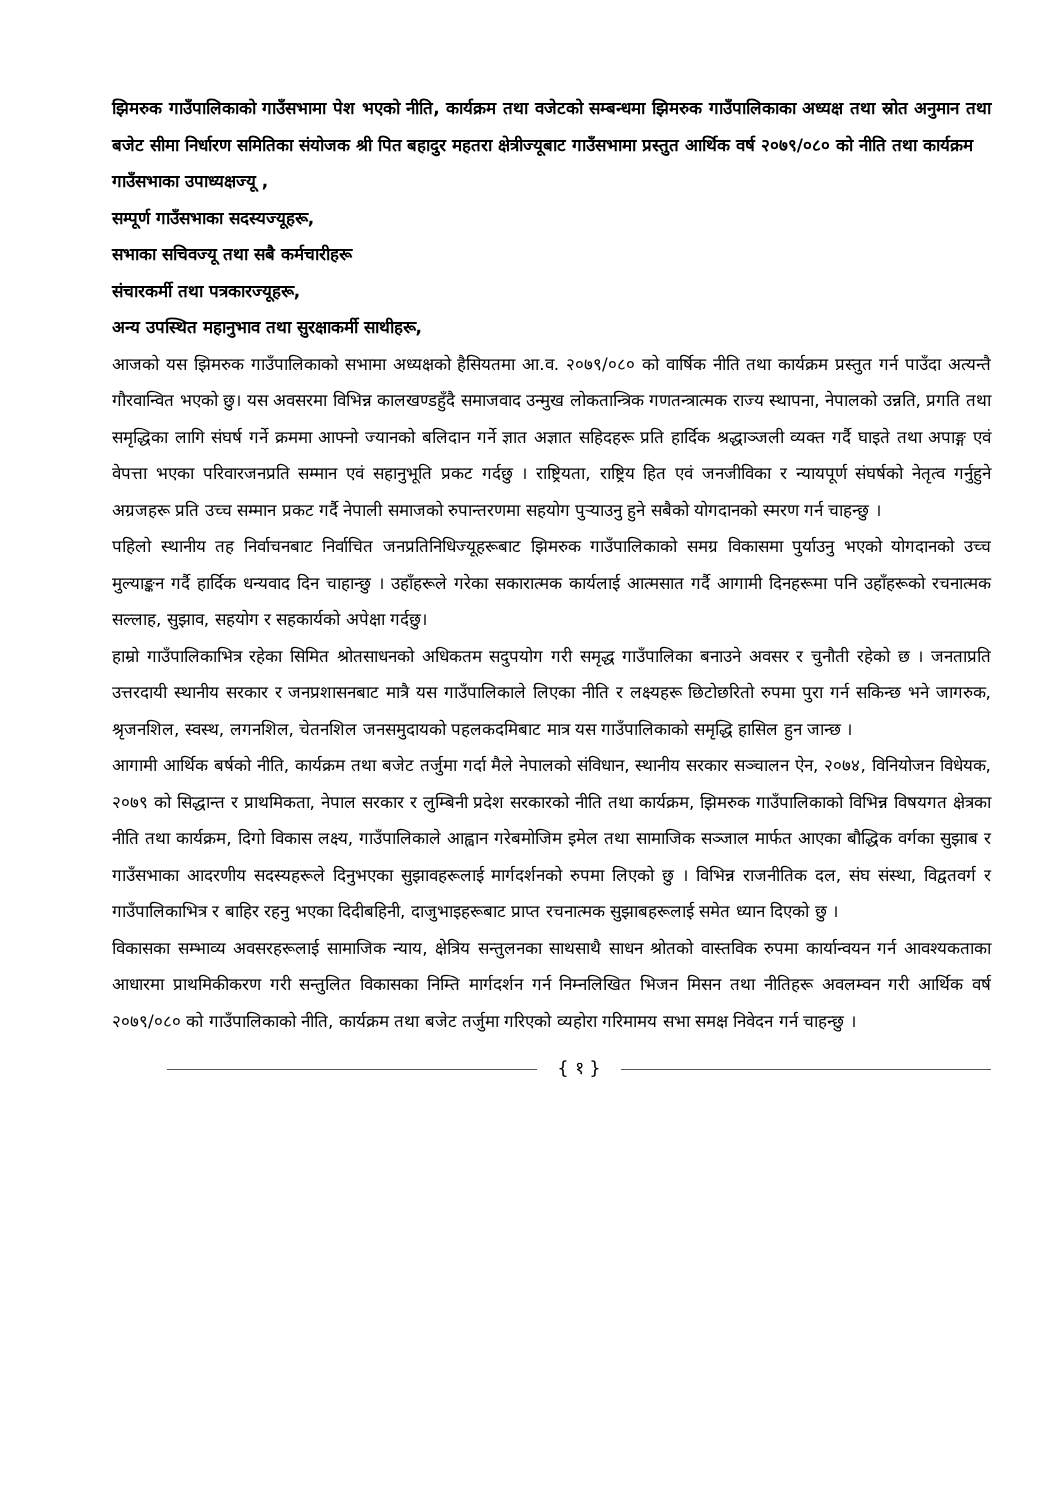झिमरुक गाउँपालिकाको गाउँसभामा पेश भएको नीति, कार्यक्रम तथा वजेटको सम्बन्धमा झिमरुक गाउँपालिकाका अध्यक्ष तथा स्रोत अनुमान तथा बजेट सीमा निर्धारण समितिका संयोजक श्री पित बहादुर महतरा क्षेत्रीज्यूबाट गाउँसभामा प्रस्तुत आर्थिक वर्ष २०७९/०८० को नीति तथा कार्यक्रम
गाउँसभाका उपाध्यक्षज्यू ,
सम्पूर्ण गाउँसभाका सदस्यज्यूहरू,
सभाका सचिवज्यू तथा सबै कर्मचारीहरू
संचारकर्मी तथा पत्रकारज्यूहरू,
अन्य उपस्थित महानुभाव तथा सुरक्षाकर्मी साथीहरू,
आजको यस झिमरुक गाउँपालिकाको सभामा अध्यक्षको हैसियतमा आ.व. २०७९/०८० को वार्षिक नीति तथा कार्यक्रम प्रस्तुत गर्न पाउँदा अत्यन्तै गौरवान्वित भएको छु। यस अवसरमा विभिन्न कालखण्डहुँदै समाजवाद उन्मुख लोकतान्त्रिक गणतन्त्रात्मक राज्य स्थापना, नेपालको उन्नति, प्रगति तथा समृद्धिका लागि संघर्ष गर्ने क्रममा आफ्नो ज्यानको बलिदान गर्ने ज्ञात अज्ञात सहिदहरू प्रति हार्दिक श्रद्धाञ्जली व्यक्त गर्दै घाइते तथा अपाङ्ग एवं वेपत्ता भएका परिवारजनप्रति सम्मान एवं सहानुभूति प्रकट गर्दछु । राष्ट्रियता, राष्ट्रिय हित एवं जनजीविका र न्यायपूर्ण संघर्षको नेतृत्व गर्नुहुने अग्रजहरू प्रति उच्च सम्मान प्रकट गर्दै नेपाली समाजको रुपान्तरणमा सहयोग पुऱ्याउनु हुने सबैको योगदानको स्मरण गर्न चाहन्छु ।
पहिलो स्थानीय तह निर्वाचनबाट निर्वाचित जनप्रतिनिधिज्यूहरूबाट झिमरुक गाउँपालिकाको समग्र विकासमा पुर्याउनु भएको योगदानको उच्च मुल्याङ्कन गर्दै हार्दिक धन्यवाद दिन चाहान्छु । उहाँहरूले गरेका सकारात्मक कार्यलाई आत्मसात गर्दै आगामी दिनहरूमा पनि उहाँहरूको रचनात्मक सल्लाह, सुझाव, सहयोग र सहकार्यको अपेक्षा गर्दछु।
हाम्रो गाउँपालिकाभित्र रहेका सिमित श्रोतसाधनको अधिकतम सदुपयोग गरी समृद्ध गाउँपालिका बनाउने अवसर र चुनौती रहेको छ । जनताप्रति उत्तरदायी स्थानीय सरकार र जनप्रशासनबाट मात्रै यस गाउँपालिकाले लिएका नीति र लक्ष्यहरू छिटोछरितो रुपमा पुरा गर्न सकिन्छ भने जागरुक, श्रृजनशिल, स्वस्थ, लगनशिल, चेतनशिल जनसमुदायको पहलकदमिबाट मात्र यस गाउँपालिकाको समृद्धि हासिल हुन जान्छ ।
आगामी आर्थिक बर्षको नीति, कार्यक्रम तथा बजेट तर्जुमा गर्दा मैले नेपालको संविधान, स्थानीय सरकार सञ्चालन ऐन, २०७४, विनियोजन विधेयक, २०७९ को सिद्धान्त र प्राथमिकता, नेपाल सरकार र लुम्बिनी प्रदेश सरकारको नीति तथा कार्यक्रम, झिमरुक गाउँपालिकाको विभिन्न विषयगत क्षेत्रका नीति तथा कार्यक्रम, दिगो विकास लक्ष्य, गाउँपालिकाले आह्वान गरेबमोजिम इमेल तथा सामाजिक सञ्जाल मार्फत आएका बौद्धिक वर्गका सुझाब र गाउँसभाका आदरणीय सदस्यहरूले दिनुभएका सुझावहरूलाई मार्गदर्शनको रुपमा लिएको छु । विभिन्न राजनीतिक दल, संघ संस्था, विद्वतवर्ग र गाउँपालिकाभित्र र बाहिर रहनु भएका दिदीबहिनी, दाजुभाइहरूबाट प्राप्त रचनात्मक सुझाबहरूलाई समेत ध्यान दिएको छु ।
विकासका सम्भाव्य अवसरहरूलाई सामाजिक न्याय, क्षेत्रिय सन्तुलनका साथसाथै साधन श्रोतको वास्तविक रुपमा कार्यान्वयन गर्न आवश्यकताका आधारमा प्राथमिकीकरण गरी सन्तुलित विकासका निम्ति मार्गदर्शन गर्न निम्नलिखित भिजन मिसन तथा नीतिहरू अवलम्वन गरी आर्थिक वर्ष २०७९/०८० को गाउँपालिकाको नीति, कार्यक्रम तथा बजेट तर्जुमा गरिएको व्यहोरा गरिमामय सभा समक्ष निवेदन गर्न चाहन्छु ।
{ १ }